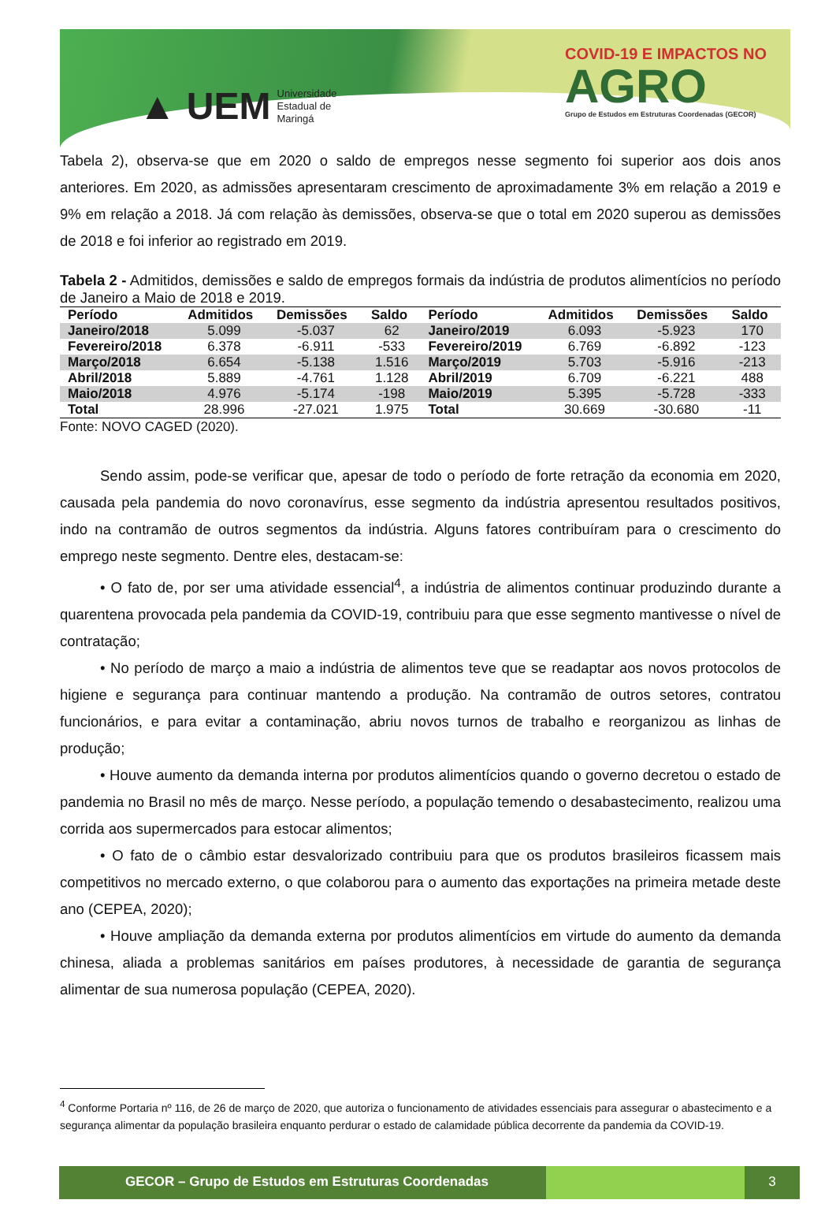▲ UEM Universidade
Estadual de
Maringá
COVID-19 E IMPACTOS NO
AGRO
Grupo de Estudos em Estruturas Coordenadas (GECOR)
Tabela 2), observa-se que em 2020 o saldo de empregos nesse segmento foi superior aos dois anos anteriores. Em 2020, as admissões apresentaram crescimento de aproximadamente 3% em relação a 2019 e 9% em relação a 2018. Já com relação às demissões, observa-se que o total em 2020 superou as demissões de 2018 e foi inferior ao registrado em 2019.
Tabela 2 - Admitidos, demissões e saldo de empregos formais da indústria de produtos alimentícios no período de Janeiro a Maio de 2018 e 2019.
| Período | Admitidos | Demissões | Saldo | Período | Admitidos | Demissões | Saldo |
| --- | --- | --- | --- | --- | --- | --- | --- |
| Janeiro/2018 | 5.099 | -5.037 | 62 | Janeiro/2019 | 6.093 | -5.923 | 170 |
| Fevereiro/2018 | 6.378 | -6.911 | -533 | Fevereiro/2019 | 6.769 | -6.892 | -123 |
| Março/2018 | 6.654 | -5.138 | 1.516 | Março/2019 | 5.703 | -5.916 | -213 |
| Abril/2018 | 5.889 | -4.761 | 1.128 | Abril/2019 | 6.709 | -6.221 | 488 |
| Maio/2018 | 4.976 | -5.174 | -198 | Maio/2019 | 5.395 | -5.728 | -333 |
| Total | 28.996 | -27.021 | 1.975 | Total | 30.669 | -30.680 | -11 |
Fonte: NOVO CAGED (2020).
Sendo assim, pode-se verificar que, apesar de todo o período de forte retração da economia em 2020, causada pela pandemia do novo coronavírus, esse segmento da indústria apresentou resultados positivos, indo na contramão de outros segmentos da indústria. Alguns fatores contribuíram para o crescimento do emprego neste segmento. Dentre eles, destacam-se:
• O fato de, por ser uma atividade essencial<sup>4</sup>, a indústria de alimentos continuar produzindo durante a quarentena provocada pela pandemia da COVID-19, contribuiu para que esse segmento mantivesse o nível de contratação;
• No período de março a maio a indústria de alimentos teve que se readaptar aos novos protocolos de higiene e segurança para continuar mantendo a produção. Na contramão de outros setores, contratou funcionários, e para evitar a contaminação, abriu novos turnos de trabalho e reorganizou as linhas de produção;
• Houve aumento da demanda interna por produtos alimentícios quando o governo decretou o estado de pandemia no Brasil no mês de março. Nesse período, a população temendo o desabastecimento, realizou uma corrida aos supermercados para estocar alimentos;
• O fato de o câmbio estar desvalorizado contribuiu para que os produtos brasileiros ficassem mais competitivos no mercado externo, o que colaborou para o aumento das exportações na primeira metade deste ano (CEPEA, 2020);
• Houve ampliação da demanda externa por produtos alimentícios em virtude do aumento da demanda chinesa, aliada a problemas sanitários em países produtores, à necessidade de garantia de segurança alimentar de sua numerosa população (CEPEA, 2020).
<sup>4</sup> Conforme Portaria nº 116, de 26 de março de 2020, que autoriza o funcionamento de atividades essenciais para assegurar o abastecimento e a segurança alimentar da população brasileira enquanto perdurar o estado de calamidade pública decorrente da pandemia da COVID-19.
GECOR – Grupo de Estudos em Estruturas Coordenadas 3